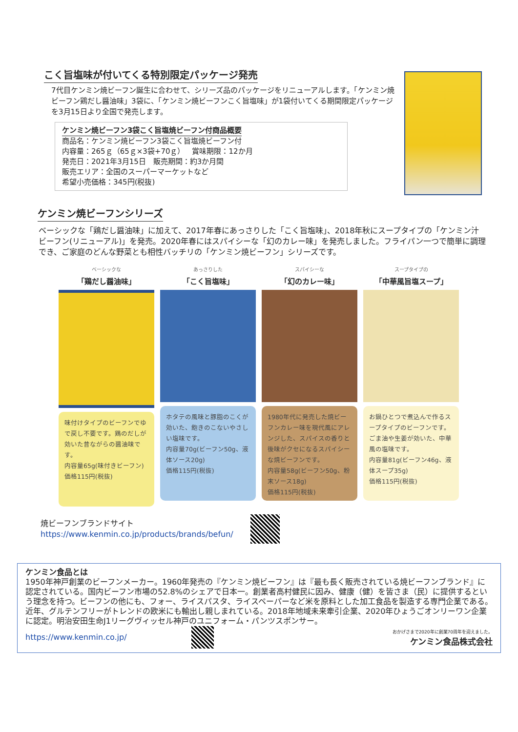こく旨塩味が付いてくる特別限定パッケージ発売
7代目ケンミン焼ビーフン誕生に合わせて、シリーズ品のパッケージをリニューアルします。「ケンミン焼ビーフン鶏だし醤油味」3袋に、「ケンミン焼ビーフンこく旨塩味」が1袋付いてくる期間限定パッケージを3月15日より全国で発売します。
ケンミン焼ビーフン3袋こく旨塩焼ビーフン付商品概要
商品名：ケンミン焼ビーフン3袋こく旨塩焼ビーフン付
内容量：265ｇ（65ｇ×3袋+70ｇ）　賞味期限：12か月
発売日：2021年3月15日　販売期間：約3か月間
販売エリア：全国のスーパーマーケットなど
希望小売価格：345円(税抜)
ケンミン焼ビーフンシリーズ
ベーシックな「鶏だし醤油味」に加えて、2017年春にあっさりした「こく旨塩味」、2018年秋にスープタイプの「ケンミン汁ビーフン(リニューアル)」を発売。2020年春にはスパイシーな「幻のカレー味」を発売しました。フライパン一つで簡単に調理でき、ご家庭のどんな野菜とも相性バッチリの「ケンミン焼ビーフン」シリーズです。
ベーシックな
「鶏だし醤油味」
味付けタイプのビーフンでゆで戻し不要です。鶏のだしが効いた昔ながらの醤油味です。
内容量65g(味付きビーフン)
価格115円(税抜)
あっさりした
「こく旨塩味」
ホタテの風味と豚脂のこくが効いた、飽きのこないやさしい塩味です。
内容量70g(ビーフン50g、液体ソース20g)
価格115円(税抜)
スパイシーな
「幻のカレー味」
1980年代に発売した焼ビーフンカレー味を現代風にアレンジした、スパイスの香りと後味がクセになるスパイシーな焼ビーフンです。
内容量58g(ビーフン50g、粉末ソース18g)
価格115円(税抜)
スープタイプの
「中華風旨塩スープ」
お鍋ひとつで煮込んで作るスープタイプのビーフンです。ごま油や生姜が効いた、中華風の塩味です。
内容量81g(ビーフン46g、液体スープ35g)
価格115円(税抜)
焼ビーフンブランドサイト
https://www.kenmin.co.jp/products/brands/befun/
ケンミン食品とは
1950年神戸創業のビーフンメーカー。1960年発売の『ケンミン焼ビーフン』は『最も長く販売されている焼ビーフンブランド』に認定されている。国内ビーフン市場の52.8%のシェアで日本一。創業者高村健民に因み、健康（健）を皆さま（民）に提供するという理念を持つ。ビーフンの他にも、フォー、ライスパスタ、ライスペーパーなど米を原料とした加工食品を製造する専門企業である。近年、グルテンフリーがトレンドの欧米にも輸出し親しまれている。2018年地域未来牽引企業、2020年ひょうごオンリーワン企業に認定。明治安田生命J1リーグヴィッセル神戸のユニフォーム・パンツスポンサー。
https://www.kenmin.co.jp/
おかげさまで2020年に創業70周年を迎えました。
ケンミン食品株式会社